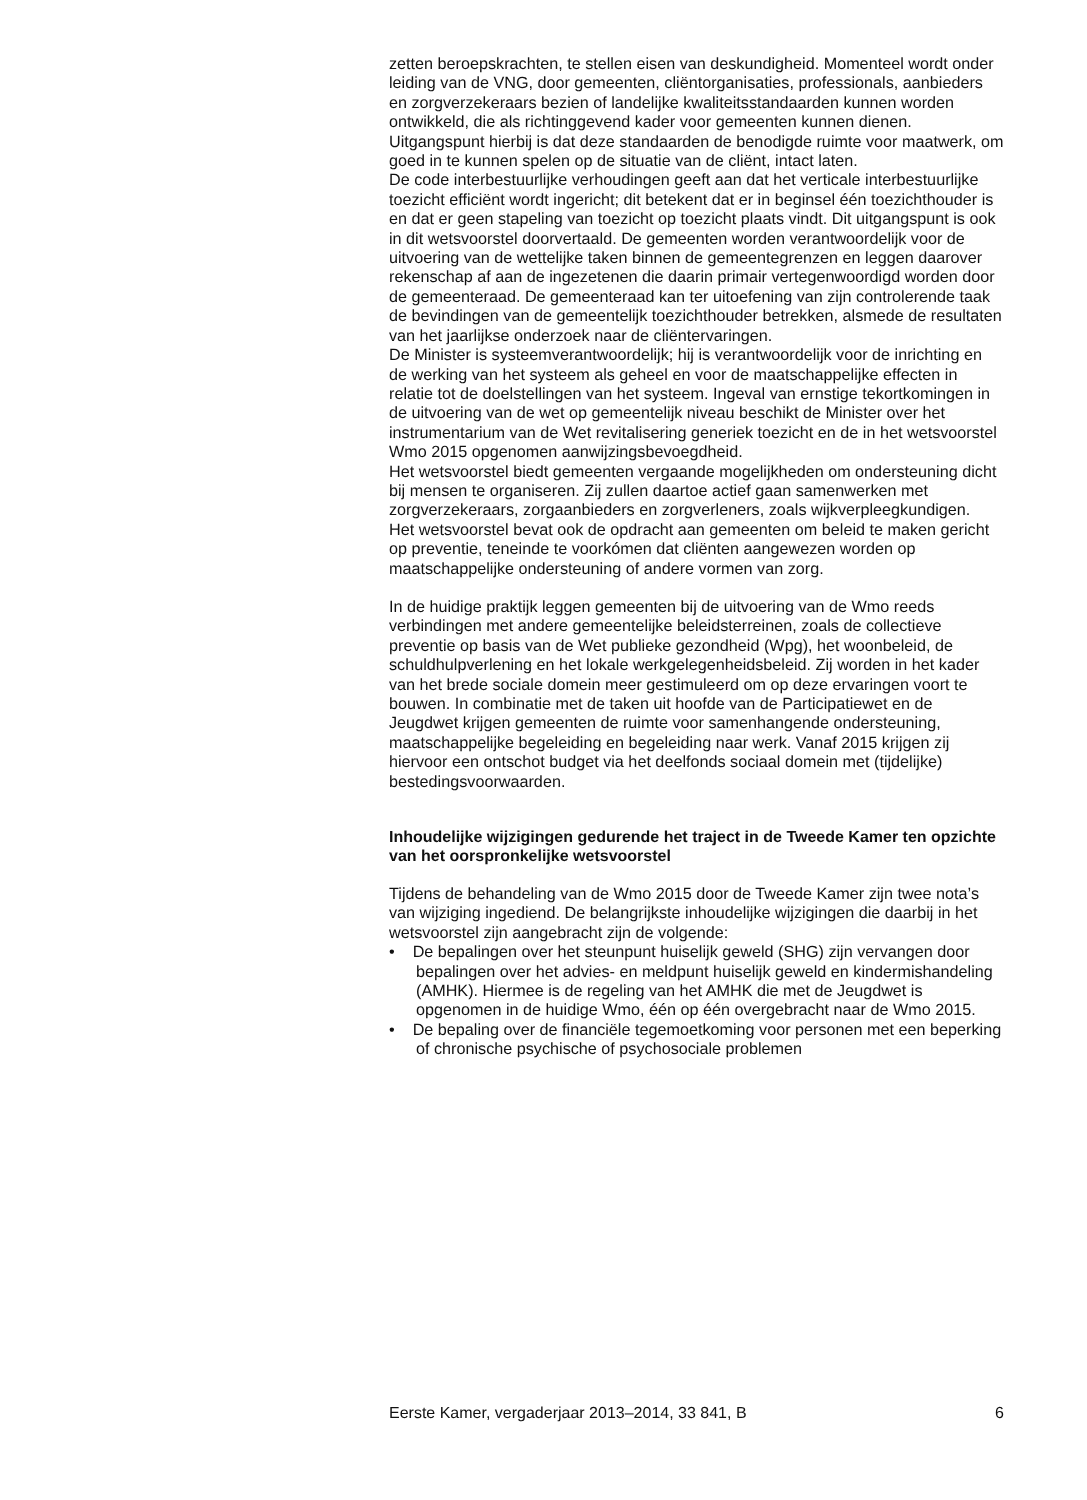zetten beroepskrachten, te stellen eisen van deskundigheid. Momenteel wordt onder leiding van de VNG, door gemeenten, cliëntorganisaties, professionals, aanbieders en zorgverzekeraars bezien of landelijke kwaliteitsstandaarden kunnen worden ontwikkeld, die als richtinggevend kader voor gemeenten kunnen dienen. Uitgangspunt hierbij is dat deze standaarden de benodigde ruimte voor maatwerk, om goed in te kunnen spelen op de situatie van de cliënt, intact laten.
De code interbestuurlijke verhoudingen geeft aan dat het verticale interbestuurlijke toezicht efficiënt wordt ingericht; dit betekent dat er in beginsel één toezichthouder is en dat er geen stapeling van toezicht op toezicht plaats vindt. Dit uitgangspunt is ook in dit wetsvoorstel doorvertaald. De gemeenten worden verantwoordelijk voor de uitvoering van de wettelijke taken binnen de gemeentegrenzen en leggen daarover rekenschap af aan de ingezetenen die daarin primair vertegenwoordigd worden door de gemeenteraad. De gemeenteraad kan ter uitoefening van zijn controlerende taak de bevindingen van de gemeentelijk toezichthouder betrekken, alsmede de resultaten van het jaarlijkse onderzoek naar de cliëntervaringen.
De Minister is systeemverantwoordelijk; hij is verantwoordelijk voor de inrichting en de werking van het systeem als geheel en voor de maatschappelijke effecten in relatie tot de doelstellingen van het systeem. Ingeval van ernstige tekortkomingen in de uitvoering van de wet op gemeentelijk niveau beschikt de Minister over het instrumentarium van de Wet revitalisering generiek toezicht en de in het wetsvoorstel Wmo 2015 opgenomen aanwijzingsbevoegdheid.
Het wetsvoorstel biedt gemeenten vergaande mogelijkheden om ondersteuning dicht bij mensen te organiseren. Zij zullen daartoe actief gaan samenwerken met zorgverzekeraars, zorgaanbieders en zorgverleners, zoals wijkverpleegkundigen.
Het wetsvoorstel bevat ook de opdracht aan gemeenten om beleid te maken gericht op preventie, teneinde te voorkómen dat cliënten aangewezen worden op maatschappelijke ondersteuning of andere vormen van zorg.
In de huidige praktijk leggen gemeenten bij de uitvoering van de Wmo reeds verbindingen met andere gemeentelijke beleidsterreinen, zoals de collectieve preventie op basis van de Wet publieke gezondheid (Wpg), het woonbeleid, de schuldhulpverlening en het lokale werkgelegenheidsbeleid. Zij worden in het kader van het brede sociale domein meer gestimuleerd om op deze ervaringen voort te bouwen. In combinatie met de taken uit hoofde van de Participatiewet en de Jeugdwet krijgen gemeenten de ruimte voor samenhangende ondersteuning, maatschappelijke begeleiding en begeleiding naar werk. Vanaf 2015 krijgen zij hiervoor een ontschot budget via het deelfonds sociaal domein met (tijdelijke) bestedingsvoorwaarden.
Inhoudelijke wijzigingen gedurende het traject in de Tweede Kamer ten opzichte van het oorspronkelijke wetsvoorstel
Tijdens de behandeling van de Wmo 2015 door de Tweede Kamer zijn twee nota’s van wijziging ingediend. De belangrijkste inhoudelijke wijzigingen die daarbij in het wetsvoorstel zijn aangebracht zijn de volgende:
• De bepalingen over het steunpunt huiselijk geweld (SHG) zijn vervangen door bepalingen over het advies- en meldpunt huiselijk geweld en kindermishandeling (AMHK). Hiermee is de regeling van het AMHK die met de Jeugdwet is opgenomen in de huidige Wmo, één op één overgebracht naar de Wmo 2015.
• De bepaling over de financiële tegemoetkoming voor personen met een beperking of chronische psychische of psychosociale problemen
Eerste Kamer, vergaderjaar 2013–2014, 33 841, B 6